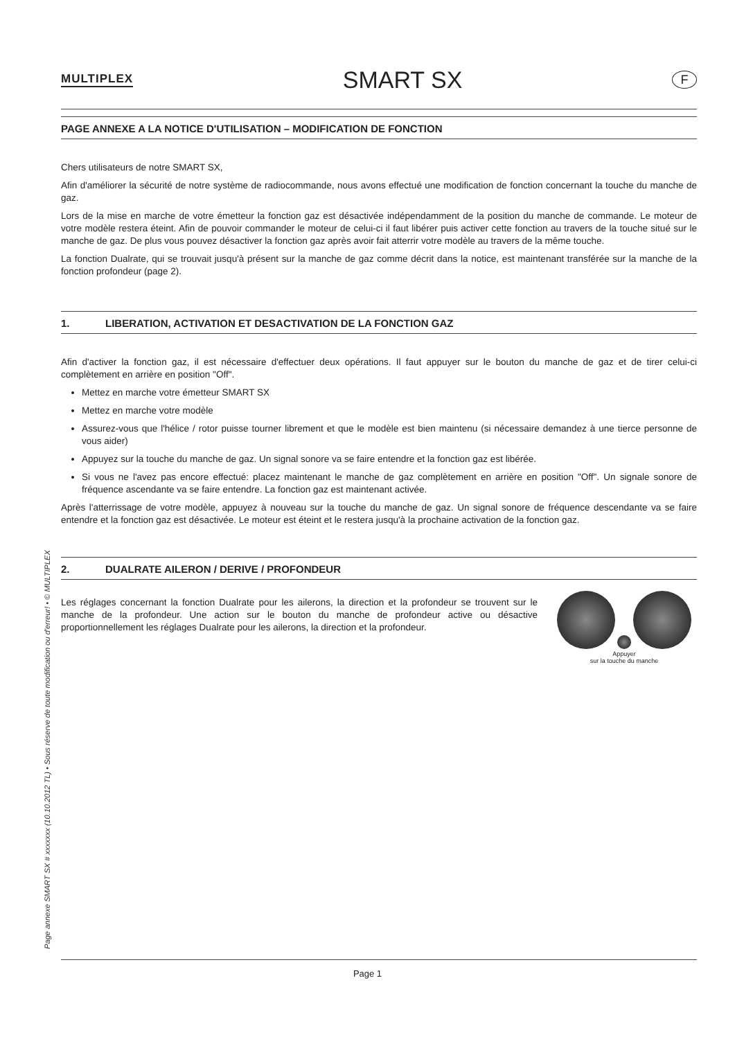Page annexe SMART SX # xxxxxxx (10.10.2012 TL) • Sous réserve de toute modification ou d'erreur! • © MULTIPLEX
MULTIPLEX SMART SX F
PAGE ANNEXE A LA NOTICE D'UTILISATION – MODIFICATION DE FONCTION
Chers utilisateurs de notre SMART SX,
Afin d'améliorer la sécurité de notre système de radiocommande, nous avons effectué une modification de fonction concernant la touche du manche de gaz.
Lors de la mise en marche de votre émetteur la fonction gaz est désactivée indépendamment de la position du manche de commande. Le moteur de votre modèle restera éteint. Afin de pouvoir commander le moteur de celui-ci il faut libérer puis activer cette fonction au travers de la touche situé sur le manche de gaz. De plus vous pouvez désactiver la fonction gaz après avoir fait atterrir votre modèle au travers de la même touche.
La fonction Dualrate, qui se trouvait jusqu'à présent sur la manche de gaz comme décrit dans la notice, est maintenant transférée sur la manche de la fonction profondeur (page 2).
1. LIBERATION, ACTIVATION ET DESACTIVATION DE LA FONCTION GAZ
Afin d'activer la fonction gaz, il est nécessaire d'effectuer deux opérations. Il faut appuyer sur le bouton du manche de gaz et de tirer celui-ci complètement en arrière en position "Off".
Mettez en marche votre émetteur SMART SX
Mettez en marche votre modèle
Assurez-vous que l'hélice / rotor puisse tourner librement et que le modèle est bien maintenu (si nécessaire demandez à une tierce personne de vous aider)
Appuyez sur la touche du manche de gaz. Un signal sonore va se faire entendre et la fonction gaz est libérée.
Si vous ne l'avez pas encore effectué: placez maintenant le manche de gaz complètement en arrière en position "Off". Un signale sonore de fréquence ascendante va se faire entendre. La fonction gaz est maintenant activée.
Après l'atterrissage de votre modèle, appuyez à nouveau sur la touche du manche de gaz. Un signal sonore de fréquence descendante va se faire entendre et la fonction gaz est désactivée. Le moteur est éteint et le restera jusqu'à la prochaine activation de la fonction gaz.
2. DUALRATE AILERON / DERIVE / PROFONDEUR
Appuyer
sur la touche du manche
Les réglages concernant la fonction Dualrate pour les ailerons, la direction et la profondeur se trouvent sur le manche de la profondeur. Une action sur le bouton du manche de profondeur active ou désactive proportionnellement les réglages Dualrate pour les ailerons, la direction et la profondeur.
Page 1